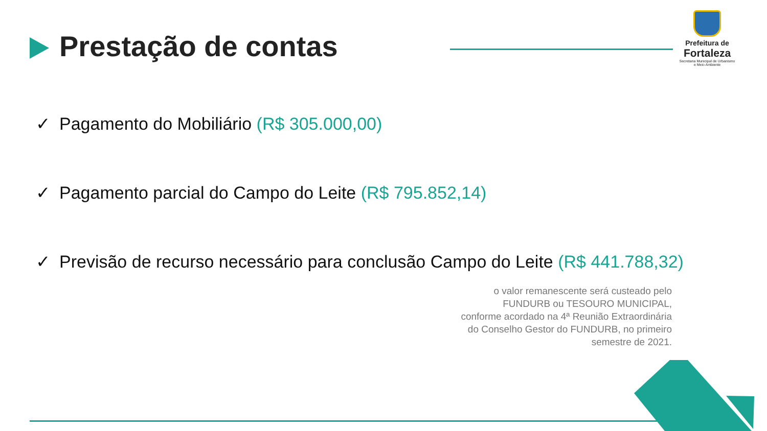Prestação de contas
Prefeitura de
Fortaleza
Secretaria Municipal de Urbanismo e Meio Ambiente
✓ Pagamento do Mobiliário (R$ 305.000,00)
✓ Pagamento parcial do Campo do Leite (R$ 795.852,14)
✓ Previsão de recurso necessário para conclusão Campo do Leite (R$ 441.788,32)
o valor remanescente será custeado pelo FUNDURB ou TESOURO MUNICIPAL, conforme acordado na 4ª Reunião Extraordinária do Conselho Gestor do FUNDURB, no primeiro semestre de 2021.